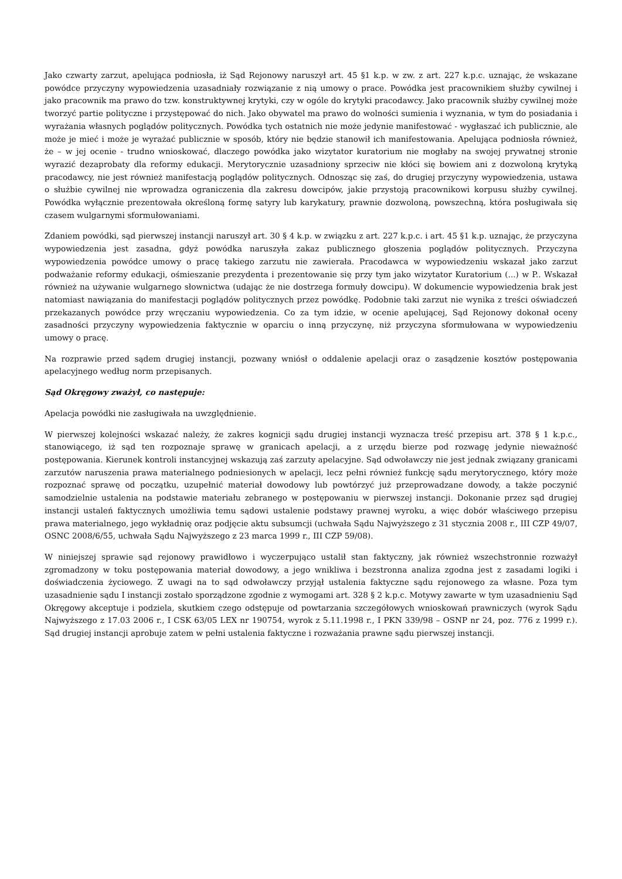Jako czwarty zarzut, apelująca podniosła, iż Sąd Rejonowy naruszył art. 45 §1 k.p. w zw. z art. 227 k.p.c. uznając, że wskazane powódce przyczyny wypowiedzenia uzasadniały rozwiązanie z nią umowy o prace. Powódka jest pracownikiem służby cywilnej i jako pracownik ma prawo do tzw. konstruktywnej krytyki, czy w ogóle do krytyki pracodawcy. Jako pracownik służby cywilnej może tworzyć partie polityczne i przystępować do nich. Jako obywatel ma prawo do wolności sumienia i wyznania, w tym do posiadania i wyrażania własnych poglądów politycznych. Powódka tych ostatnich nie może jedynie manifestować - wygłaszać ich publicznie, ale może je mieć i może je wyrażać publicznie w sposób, który nie będzie stanowił ich manifestowania. Apelująca podniosła również, że – w jej ocenie - trudno wnioskować, dlaczego powódka jako wizytator kuratorium nie mogłaby na swojej prywatnej stronie wyrazić dezaprobaty dla reformy edukacji. Merytorycznie uzasadniony sprzeciw nie kłóci się bowiem ani z dozwoloną krytyką pracodawcy, nie jest również manifestacją poglądów politycznych. Odnosząc się zaś, do drugiej przyczyny wypowiedzenia, ustawa o służbie cywilnej nie wprowadza ograniczenia dla zakresu dowcipów, jakie przystoją pracownikowi korpusu służby cywilnej. Powódka wyłącznie prezentowała określoną formę satyry lub karykatury, prawnie dozwoloną, powszechną, która posługiwała się czasem wulgarnymi sformułowaniami.
Zdaniem powódki, sąd pierwszej instancji naruszył art. 30 § 4 k.p. w związku z art. 227 k.p.c. i art. 45 §1 k.p. uznając, że przyczyna wypowiedzenia jest zasadna, gdyż powódka naruszyła zakaz publicznego głoszenia poglądów politycznych. Przyczyna wypowiedzenia powódce umowy o pracę takiego zarzutu nie zawierała. Pracodawca w wypowiedzeniu wskazał jako zarzut podważanie reformy edukacji, ośmieszanie prezydenta i prezentowanie się przy tym jako wizytator Kuratorium (...) w P.. Wskazał również na używanie wulgarnego słownictwa (udając że nie dostrzega formuły dowcipu). W dokumencie wypowiedzenia brak jest natomiast nawiązania do manifestacji poglądów politycznych przez powódkę. Podobnie taki zarzut nie wynika z treści oświadczeń przekazanych powódce przy wręczaniu wypowiedzenia. Co za tym idzie, w ocenie apelującej, Sąd Rejonowy dokonał oceny zasadności przyczyny wypowiedzenia faktycznie w oparciu o inną przyczynę, niż przyczyna sformułowana w wypowiedzeniu umowy o pracę.
Na rozprawie przed sądem drugiej instancji, pozwany wniósł o oddalenie apelacji oraz o zasądzenie kosztów postępowania apelacyjnego według norm przepisanych.
Sąd Okręgowy zważył, co następuje:
Apelacja powódki nie zasługiwała na uwzględnienie.
W pierwszej kolejności wskazać należy, że zakres kognicji sądu drugiej instancji wyznacza treść przepisu art. 378 § 1 k.p.c., stanowiącego, iż sąd ten rozpoznaje sprawę w granicach apelacji, a z urzędu bierze pod rozwagę jedynie nieważność postępowania. Kierunek kontroli instancyjnej wskazują zaś zarzuty apelacyjne. Sąd odwoławczy nie jest jednak związany granicami zarzutów naruszenia prawa materialnego podniesionych w apelacji, lecz pełni również funkcję sądu merytorycznego, który może rozpoznać sprawę od początku, uzupełnić materiał dowodowy lub powtórzyć już przeprowadzane dowody, a także poczynić samodzielnie ustalenia na podstawie materiału zebranego w postępowaniu w pierwszej instancji. Dokonanie przez sąd drugiej instancji ustaleń faktycznych umożliwia temu sądowi ustalenie podstawy prawnej wyroku, a więc dobór właściwego przepisu prawa materialnego, jego wykładnię oraz podjęcie aktu subsumcji (uchwała Sądu Najwyższego z 31 stycznia 2008 r., III CZP 49/07, OSNC 2008/6/55, uchwała Sądu Najwyższego z 23 marca 1999 r., III CZP 59/08).
W niniejszej sprawie sąd rejonowy prawidłowo i wyczerpująco ustalił stan faktyczny, jak również wszechstronnie rozważył zgromadzony w toku postępowania materiał dowodowy, a jego wnikliwa i bezstronna analiza zgodna jest z zasadami logiki i doświadczenia życiowego. Z uwagi na to sąd odwoławczy przyjął ustalenia faktyczne sądu rejonowego za własne. Poza tym uzasadnienie sądu I instancji zostało sporządzone zgodnie z wymogami art. 328 § 2 k.p.c. Motywy zawarte w tym uzasadnieniu Sąd Okręgowy akceptuje i podziela, skutkiem czego odstępuje od powtarzania szczegółowych wnioskowań prawniczych (wyrok Sądu Najwyższego z 17.03 2006 r., I CSK 63/05 LEX nr 190754, wyrok z 5.11.1998 r., I PKN 339/98 – OSNP nr 24, poz. 776 z 1999 r.). Sąd drugiej instancji aprobuje zatem w pełni ustalenia faktyczne i rozważania prawne sądu pierwszej instancji.